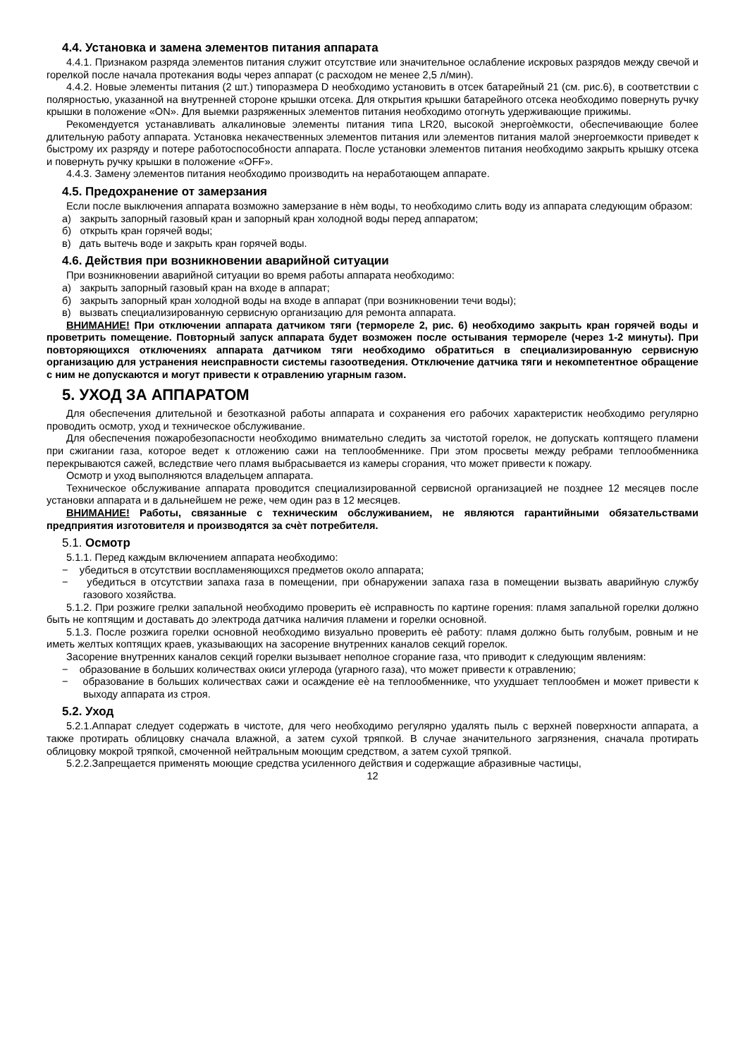4.4. Установка и замена элементов питания аппарата
4.4.1. Признаком разряда элементов питания служит отсутствие или значительное ослабление искровых разрядов между свечой и горелкой после начала протекания воды через аппарат (с расходом не менее 2,5 л/мин).
4.4.2. Новые элементы питания (2 шт.) типоразмера D необходимо установить в отсек батарейный 21 (см. рис.6), в соответствии с полярностью, указанной на внутренней стороне крышки отсека. Для открытия крышки батарейного отсека необходимо повернуть ручку крышки в положение «ON». Для выемки разряженных элементов питания необходимо отогнуть удерживающие прижимы.
Рекомендуется устанавливать алкалиновые элементы питания типа LR20, высокой энергоѐмкости, обеспечивающие более длительную работу аппарата. Установка некачественных элементов питания или элементов питания малой энергоемкости приведет к быстрому их разряду и потере работоспособности аппарата. После установки элементов питания необходимо закрыть крышку отсека и повернуть ручку крышки в положение «OFF».
4.4.3. Замену элементов питания необходимо производить на неработающем аппарате.
4.5. Предохранение от замерзания
Если после выключения аппарата возможно замерзание в нѐм воды, то необходимо слить воду из аппарата следующим образом:
а) закрыть запорный газовый кран и запорный кран холодной воды перед аппаратом;
б) открыть кран горячей воды;
в) дать вытечь воде и закрыть кран горячей воды.
4.6. Действия при возникновении аварийной ситуации
При возникновении аварийной ситуации во время работы аппарата необходимо:
а) закрыть запорный газовый кран на входе в аппарат;
б) закрыть запорный кран холодной воды на входе в аппарат (при возникновении течи воды);
в) вызвать специализированную сервисную организацию для ремонта аппарата.
ВНИМАНИЕ! При отключении аппарата датчиком тяги (термореле 2, рис. 6) необходимо закрыть кран горячей воды и проветрить помещение. Повторный запуск аппарата будет возможен после остывания термореле (через 1-2 минуты). При повторяющихся отключениях аппарата датчиком тяги необходимо обратиться в специализированную сервисную организацию для устранения неисправности системы газоотведения. Отключение датчика тяги и некомпетентное обращение с ним не допускаются и могут привести к отравлению угарным газом.
5. УХОД ЗА АППАРАТОМ
Для обеспечения длительной и безотказной работы аппарата и сохранения его рабочих характеристик необходимо регулярно проводить осмотр, уход и техническое обслуживание.
Для обеспечения пожаробезопасности необходимо внимательно следить за чистотой горелок, не допускать коптящего пламени при сжигании газа, которое ведет к отложению сажи на теплообменнике. При этом просветы между ребрами теплообменника перекрываются сажей, вследствие чего пламя выбрасывается из камеры сгорания, что может привести к пожару.
Осмотр и уход выполняются владельцем аппарата.
Техническое обслуживание аппарата проводится специализированной сервисной организацией не позднее 12 месяцев после установки аппарата и в дальнейшем не реже, чем один раз в 12 месяцев.
ВНИМАНИЕ! Работы, связанные с техническим обслуживанием, не являются гарантийными обязательствами предприятия изготовителя и производятся за счѐт потребителя.
5.1. Осмотр
5.1.1. Перед каждым включением аппарата необходимо:
− убедиться в отсутствии воспламеняющихся предметов около аппарата;
− убедиться в отсутствии запаха газа в помещении, при обнаружении запаха газа в помещении вызвать аварийную службу газового хозяйства.
5.1.2. При розжиге грелки запальной необходимо проверить еѐ исправность по картине горения: пламя запальной горелки должно быть не коптящим и доставать до электрода датчика наличия пламени и горелки основной.
5.1.3. После розжига горелки основной необходимо визуально проверить еѐ работу: пламя должно быть голубым, ровным и не иметь желтых коптящих краев, указывающих на засорение внутренних каналов секций горелок.
Засорение внутренних каналов секций горелки вызывает неполное сгорание газа, что приводит к следующим явлениям:
− образование в больших количествах окиси углерода (угарного газа), что может привести к отравлению;
− образование в больших количествах сажи и осаждение еѐ на теплообменнике, что ухудшает теплообмен и может привести к выходу аппарата из строя.
5.2. Уход
5.2.1.Аппарат следует содержать в чистоте, для чего необходимо регулярно удалять пыль с верхней поверхности аппарата, а также протирать облицовку сначала влажной, а затем сухой тряпкой. В случае значительного загрязнения, сначала протирать облицовку мокрой тряпкой, смоченной нейтральным моющим средством, а затем сухой тряпкой.
5.2.2.Запрещается применять моющие средства усиленного действия и содержащие абразивные частицы,
12